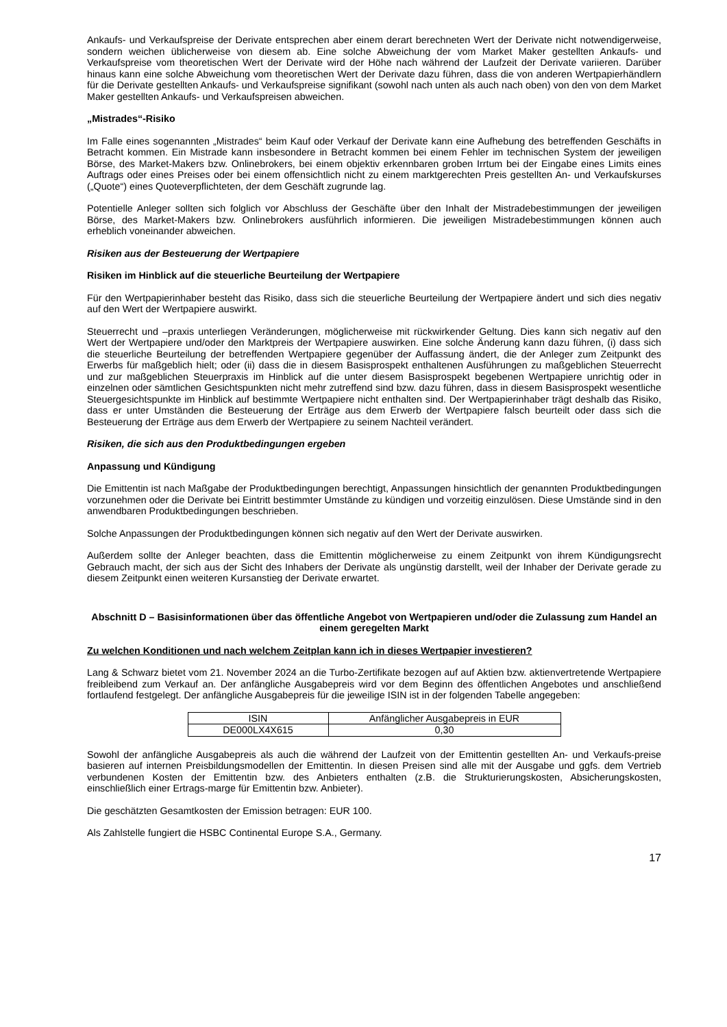Ankaufs- und Verkaufspreise der Derivate entsprechen aber einem derart berechneten Wert der Derivate nicht notwendigerweise, sondern weichen üblicherweise von diesem ab. Eine solche Abweichung der vom Market Maker gestellten Ankaufs- und Verkaufspreise vom theoretischen Wert der Derivate wird der Höhe nach während der Laufzeit der Derivate variieren. Darüber hinaus kann eine solche Abweichung vom theoretischen Wert der Derivate dazu führen, dass die von anderen Wertpapierhändlern für die Derivate gestellten Ankaufs- und Verkaufspreise signifikant (sowohl nach unten als auch nach oben) von den von dem Market Maker gestellten Ankaufs- und Verkaufspreisen abweichen.
„Mistrades“-Risiko
Im Falle eines sogenannten „Mistrades“ beim Kauf oder Verkauf der Derivate kann eine Aufhebung des betreffenden Geschäfts in Betracht kommen. Ein Mistrade kann insbesondere in Betracht kommen bei einem Fehler im technischen System der jeweiligen Börse, des Market-Makers bzw. Onlinebrokers, bei einem objektiv erkennbaren groben Irrtum bei der Eingabe eines Limits eines Auftrags oder eines Preises oder bei einem offensichtlich nicht zu einem marktgerechten Preis gestellten An- und Verkaufskurses („Quote“) eines Quoteverpflichteten, der dem Geschäft zugrunde lag.
Potentielle Anleger sollten sich folglich vor Abschluss der Geschäfte über den Inhalt der Mistradebestimmungen der jeweiligen Börse, des Market-Makers bzw. Onlinebrokers ausführlich informieren. Die jeweiligen Mistradebestimmungen können auch erheblich voneinander abweichen.
Risiken aus der Besteuerung der Wertpapiere
Risiken im Hinblick auf die steuerliche Beurteilung der Wertpapiere
Für den Wertpapierinhaber besteht das Risiko, dass sich die steuerliche Beurteilung der Wertpapiere ändert und sich dies negativ auf den Wert der Wertpapiere auswirkt.
Steuerrecht und –praxis unterliegen Veränderungen, möglicherweise mit rückwirkender Geltung. Dies kann sich negativ auf den Wert der Wertpapiere und/oder den Marktpreis der Wertpapiere auswirken. Eine solche Änderung kann dazu führen, (i) dass sich die steuerliche Beurteilung der betreffenden Wertpapiere gegenüber der Auffassung ändert, die der Anleger zum Zeitpunkt des Erwerbs für maßgeblich hielt; oder (ii) dass die in diesem Basisprospekt enthaltenen Ausführungen zu maßgeblichen Steuerrecht und zur maßgeblichen Steuerpraxis im Hinblick auf die unter diesem Basisprospekt begebenen Wertpapiere unrichtig oder in einzelnen oder sämtlichen Gesichtspunkten nicht mehr zutreffend sind bzw. dazu führen, dass in diesem Basisprospekt wesentliche Steuergesichtspunkte im Hinblick auf bestimmte Wertpapiere nicht enthalten sind. Der Wertpapierinhaber trägt deshalb das Risiko, dass er unter Umständen die Besteuerung der Erträge aus dem Erwerb der Wertpapiere falsch beurteilt oder dass sich die Besteuerung der Erträge aus dem Erwerb der Wertpapiere zu seinem Nachteil verändert.
Risiken, die sich aus den Produktbedingungen ergeben
Anpassung und Kündigung
Die Emittentin ist nach Maßgabe der Produktbedingungen berechtigt, Anpassungen hinsichtlich der genannten Produktbedingungen vorzunehmen oder die Derivate bei Eintritt bestimmter Umstände zu kündigen und vorzeitig einzulösen. Diese Umstände sind in den anwendbaren Produktbedingungen beschrieben.
Solche Anpassungen der Produktbedingungen können sich negativ auf den Wert der Derivate auswirken.
Außerdem sollte der Anleger beachten, dass die Emittentin möglicherweise zu einem Zeitpunkt von ihrem Kündigungsrecht Gebrauch macht, der sich aus der Sicht des Inhabers der Derivate als ungünstig darstellt, weil der Inhaber der Derivate gerade zu diesem Zeitpunkt einen weiteren Kursanstieg der Derivate erwartet.
Abschnitt D – Basisinformationen über das öffentliche Angebot von Wertpapieren und/oder die Zulassung zum Handel an einem geregelten Markt
Zu welchen Konditionen und nach welchem Zeitplan kann ich in dieses Wertpapier investieren?
Lang & Schwarz bietet vom 21. November 2024 an die Turbo-Zertifikate bezogen auf auf Aktien bzw. aktienvertretende Wertpapiere freibleibend zum Verkauf an. Der anfängliche Ausgabepreis wird vor dem Beginn des öffentlichen Angebotes und anschließend fortlaufend festgelegt. Der anfängliche Ausgabepreis für die jeweilige ISIN ist in der folgenden Tabelle angegeben:
| ISIN | Anfänglicher Ausgabepreis in EUR |
| DE000LX4X615 | 0,30 |
Sowohl der anfängliche Ausgabepreis als auch die während der Laufzeit von der Emittentin gestellten An- und Verkaufs-preise basieren auf internen Preisbildungsmodellen der Emittentin. In diesen Preisen sind alle mit der Ausgabe und ggfs. dem Vertrieb verbundenen Kosten der Emittentin bzw. des Anbieters enthalten (z.B. die Strukturierungskosten, Absicherungskosten, einschließlich einer Ertrags-marge für Emittentin bzw. Anbieter).
Die geschätzten Gesamtkosten der Emission betragen: EUR 100.
Als Zahlstelle fungiert die HSBC Continental Europe S.A., Germany.
17